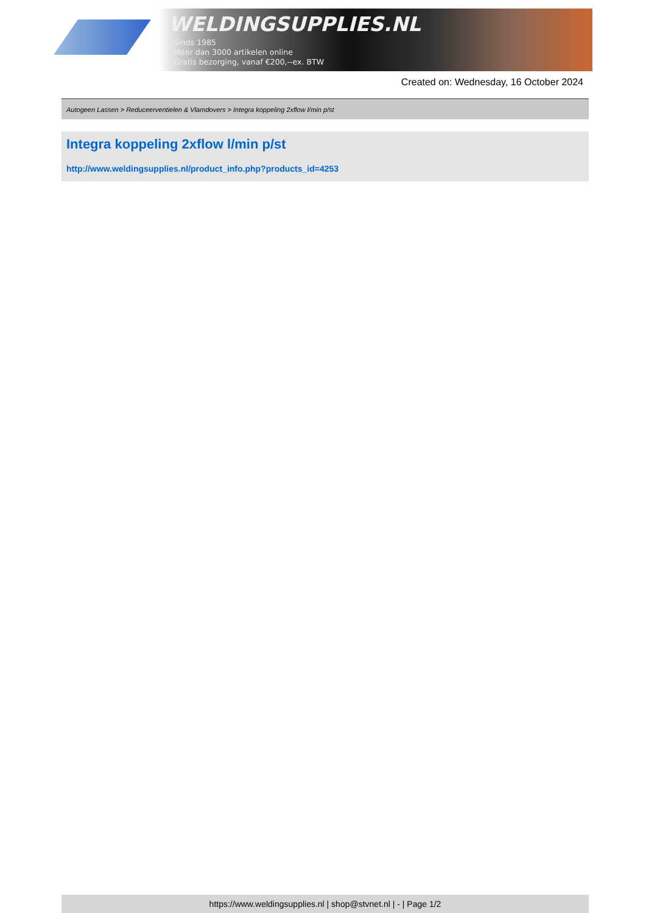WELDINGSUPPLIES.NL
- Sinds 1985
- Méér dan 3000 artikelen online
- Gratis bezorging, vanaf €200,--ex. BTW
Created on: Wednesday, 16 October 2024
Autogeen Lassen > Reduceerventielen & Vlamdovers > Integra koppeling 2xflow l/min p/st
Integra koppeling 2xflow l/min p/st
http://www.weldingsupplies.nl/product_info.php?products_id=4253
https://www.weldingsupplies.nl | shop@stvnet.nl | - | Page 1/2